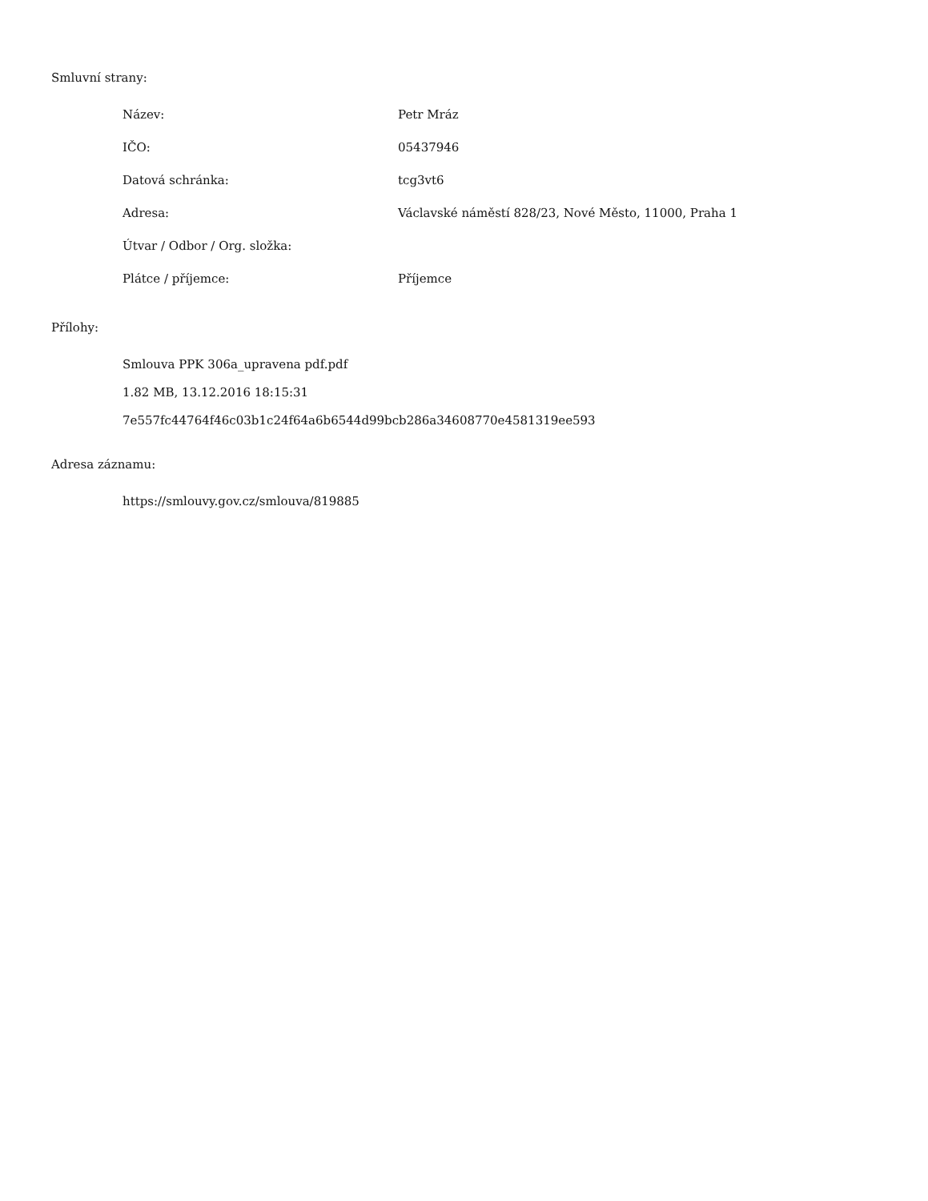Smluvní strany:
| Název: | Petr Mráz |
| IČO: | 05437946 |
| Datová schránka: | tcg3vt6 |
| Adresa: | Václavské náměstí 828/23, Nové Město, 11000, Praha 1 |
| Útvar / Odbor / Org. složka: | |
| Plátce / příjemce: | Příjemce |
Přílohy:
Smlouva PPK 306a_upravena pdf.pdf
1.82 MB, 13.12.2016 18:15:31
7e557fc44764f46c03b1c24f64a6b6544d99bcb286a34608770e4581319ee593
Adresa záznamu:
https://smlouvy.gov.cz/smlouva/819885